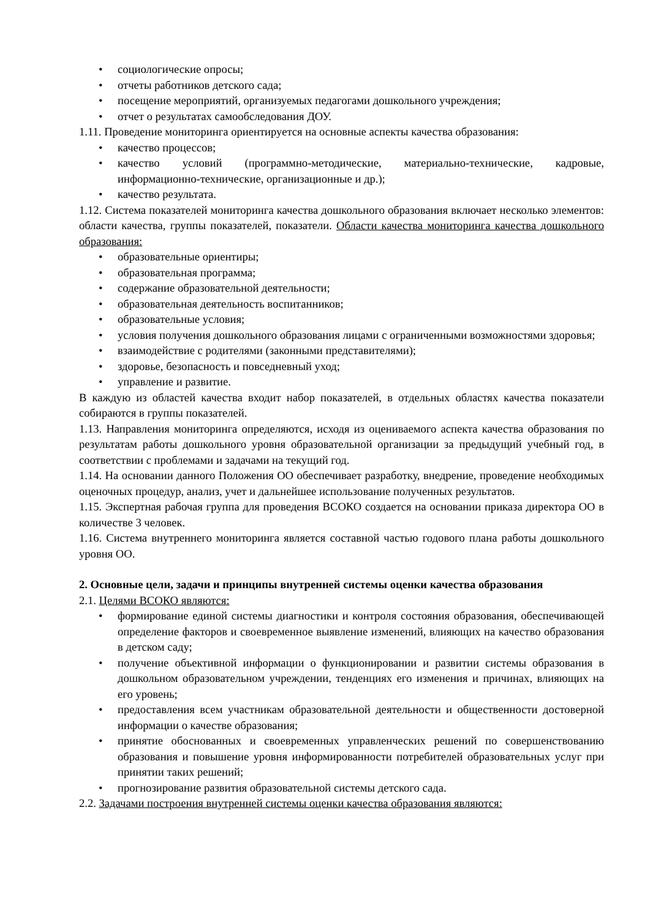• социологические опросы;
• отчеты работников детского сада;
• посещение мероприятий, организуемых педагогами дошкольного учреждения;
• отчет о результатах самообследования ДОУ.
1.11. Проведение мониторинга ориентируется на основные аспекты качества образования:
• качество процессов;
• качество условий (программно-методические, материально-технические, кадровые, информационно-технические, организационные и др.);
• качество результата.
1.12. Система показателей мониторинга качества дошкольного образования включает несколько элементов: области качества, группы показателей, показатели. Области качества мониторинга качества дошкольного образования:
• образовательные ориентиры;
• образовательная программа;
• содержание образовательной деятельности;
• образовательная деятельность воспитанников;
• образовательные условия;
• условия получения дошкольного образования лицами с ограниченными возможностями здоровья;
• взаимодействие с родителями (законными представителями);
• здоровье, безопасность и повседневный уход;
• управление и развитие.
В каждую из областей качества входит набор показателей, в отдельных областях качества показатели собираются в группы показателей.
1.13. Направления мониторинга определяются, исходя из оцениваемого аспекта качества образования по результатам работы дошкольного уровня образовательной организации за предыдущий учебный год, в соответствии с проблемами и задачами на текущий год.
1.14. На основании данного Положения ОО обеспечивает разработку, внедрение, проведение необходимых оценочных процедур, анализ, учет и дальнейшее использование полученных результатов.
1.15. Экспертная рабочая группа для проведения ВСОКО создается на основании приказа директора ОО в количестве 3 человек.
1.16. Система внутреннего мониторинга является составной частью годового плана работы дошкольного уровня ОО.
2. Основные цели, задачи и принципы внутренней системы оценки качества образования
2.1. Целями ВСОКО являются:
• формирование единой системы диагностики и контроля состояния образования, обеспечивающей определение факторов и своевременное выявление изменений, влияющих на качество образования в детском саду;
• получение объективной информации о функционировании и развитии системы образования в дошкольном образовательном учреждении, тенденциях его изменения и причинах, влияющих на его уровень;
• предоставления всем участникам образовательной деятельности и общественности достоверной информации о качестве образования;
• принятие обоснованных и своевременных управленческих решений по совершенствованию образования и повышение уровня информированности потребителей образовательных услуг при принятии таких решений;
• прогнозирование развития образовательной системы детского сада.
2.2. Задачами построения внутренней системы оценки качества образования являются: